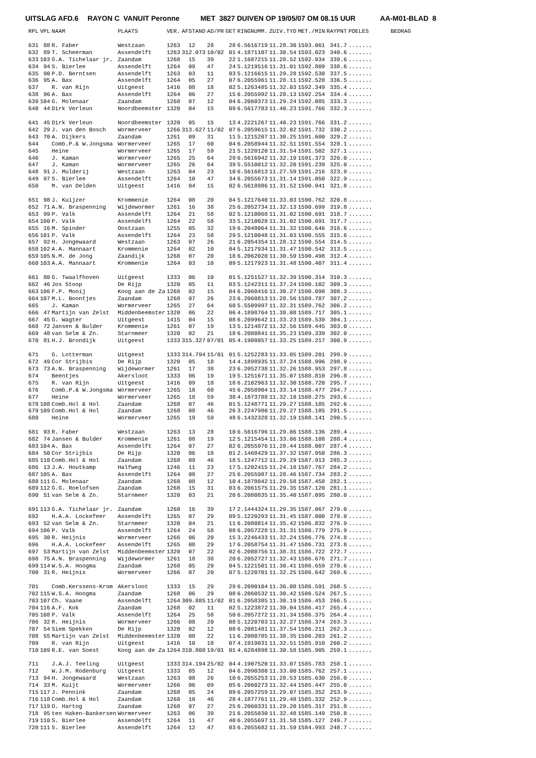UITSLAG AFD.6 RAYON C VANUIT Peronne MET 3827 DUIVEN OP 19/05/07 OM 08.15 UUR AA-M01-BLAD 8
| RPL | VPL | NAAM | PLAATS | VER. | AFSTAND | AD/PR | GET | RINGNUMM. | ZUIV.TYD | MET./MIN | RAYPNT | POELES | BEDRAG |
| --- | --- | --- | --- | --- | --- | --- | --- | --- | --- | --- | --- | --- | --- |
| 631 | 88 | R. Faber | Westzaan | 1263 | 12 | 28 | 28 | 6.5616719 | 11.28.30 | 1593.061 | 341.7 | ....... | |
| 632 | 89 | T. Scheerman | Assendelft | 1263 | 312.073 | 10/02 | 01 | 4.1871107 | 11.30.54 | 1593.023 | 340.6 | ....... | |
| 633 | 103 | G.A. Tichelaar jr. | Zaandam | 1268 | 15 | 39 | 22 | 1.1687215 | 11.28.52 | 1592.934 | 339.6 | ....... | |
| 634 | 94 | S. Bierlee | Assendelft | 1264 | 09 | 47 | 24 | 5.1219516 | 11.31.01 | 1592.809 | 338.6 | ....... | |
| 635 | 90 | P.D. Berntsen | Assendelft | 1263 | 03 | 11 | 03 | 5.1216615 | 11.29.28 | 1592.530 | 337.5 | ....... | |
| 636 | 95 | A. Bax | Assendelft | 1264 | 05 | 27 | 07 | 6.2055961 | 11.28.11 | 1592.528 | 336.5 | ....... | |
| 637 | | R. van Rijn | Uitgeest | 1416 | 08 | 18 | 02 | 5.1263485 | 11.32.03 | 1592.349 | 335.4 | ....... | |
| 638 | 96 | A. Bax | Assendelft | 1264 | 06 | 27 | 15 | 6.2055992 | 11.28.13 | 1592.254 | 334.4 | ....... | |
| 639 | 104 | G. Molenaar | Zaandam | 1268 | 07 | 12 | 04 | 6.2060373 | 11.29.24 | 1592.085 | 333.3 | ....... | |
| 640 | 44 | Dirk Verleun | Noordbeemster | 1320 | 04 | 15 | 09 | 6.5617783 | 11.40.23 | 1591.766 | 332.3 | ....... | |
| 641 | 45 | Dirk Verleun | Noordbeemster | 1320 | 05 | 15 | 13 | 4.2221267 | 11.40.23 | 1591.766 | 331.2 | ....... | |
| 642 | 29 | J. van den Bosch | Wormerveer | 1266 | 313.627 | 11/02 | 07 | 6.2059615 | 11.32.02 | 1591.732 | 330.2 | ....... | |
| 643 | 70 | A. Dijkers | Zaandam | 1261 | 09 | 31 | 11 | 5.1215207 | 11.30.25 | 1591.600 | 329.2 | ....... | |
| 644 | | Comb.P.& W.Jongsma | Wormerveer | 1265 | 17 | 60 | 04 | 6.2058944 | 11.32.51 | 1591.554 | 328.1 | ....... | |
| 645 | | Heine | Wormerveer | 1265 | 17 | 59 | 21 | 5.1220120 | 11.31.54 | 1591.502 | 327.1 | ....... | |
| 646 | | J. Kaman | Wormerveer | 1265 | 25 | 64 | 29 | 6.5616942 | 11.32.19 | 1591.373 | 326.0 | ....... | |
| 647 | | J. Kaman | Wormerveer | 1265 | 26 | 64 | 39 | 5.5510012 | 11.32.20 | 1591.239 | 325.0 | ....... | |
| 648 | 91 | J. Mulderij | Westzaan | 1263 | 04 | 23 | 10 | 6.5616813 | 11.27.59 | 1591.216 | 323.9 | ....... | |
| 649 | 97 | S. Bierlee | Assendelft | 1264 | 10 | 47 | 34 | 6.2055673 | 11.31.14 | 1591.050 | 322.9 | ....... | |
| 650 | | M. van Delden | Uitgeest | 1416 | 04 | 15 | 02 | 6.5618986 | 11.31.52 | 1590.941 | 321.8 | ....... | |
| 651 | 98 | J. Kuijzer | Krommenie | 1264 | 08 | 20 | 04 | 5.1217640 | 11.33.03 | 1590.762 | 320.8 | ....... | |
| 652 | 71 | A.N. Braspenning | Wijdewormer | 1261 | 16 | 38 | 25 | 6.2052734 | 11.32.13 | 1590.699 | 319.8 | ....... | |
| 653 | 99 | P. Valk | Assendelft | 1264 | 21 | 58 | 02 | 5.1210068 | 11.31.02 | 1590.691 | 318.7 | ....... | |
| 654 | 100 | P. Valk | Assendelft | 1264 | 22 | 58 | 33 | 5.1210028 | 11.31.02 | 1590.691 | 317.7 | ....... | |
| 655 | 16 | M. Spinder | Oostzaan | 1255 | 05 | 32 | 19 | 6.2048064 | 11.31.32 | 1590.646 | 316.6 | ....... | |
| 656 | 101 | P. Valk | Assendelft | 1264 | 23 | 58 | 29 | 5.1210048 | 11.31.03 | 1590.555 | 315.6 | ....... | |
| 657 | 92 | H. Jongewaard | Westzaan | 1263 | 07 | 26 | 21 | 6.2054354 | 11.28.12 | 1590.554 | 314.5 | ....... | |
| 658 | 102 | A.A. Mannaart | Krommenie | 1264 | 02 | 10 | 04 | 5.1217934 | 11.31.47 | 1590.542 | 313.5 | ....... | |
| 659 | 105 | N.M. de Jong | Zaandijk | 1268 | 07 | 20 | 18 | 6.2062020 | 11.30.59 | 1590.498 | 312.4 | ....... | |
| 660 | 103 | A.A. Mannaart | Krommenie | 1264 | 03 | 10 | 09 | 5.1217923 | 11.31.48 | 1590.407 | 311.4 | ....... | |
| 661 | 80 | G. Twaalfhoven | Uitgeest | 1333 | 06 | 10 | 01 | 5.1251527 | 11.32.39 | 1590.314 | 310.3 | ....... | |
| 662 | 46 | Jos Stoop | De Rijp | 1320 | 05 | 11 | 03 | 5.1242311 | 11.37.24 | 1590.102 | 309.3 | ....... | |
| 663 | 106 | F.P. Mooij | Koog aan de Za | 1268 | 02 | 15 | 04 | 6.2060416 | 11.30.27 | 1590.098 | 308.3 | ....... | |
| 664 | 107 | M.L. Boontjes | Zaandam | 1268 | 07 | 26 | 23 | 6.2060813 | 11.28.56 | 1589.787 | 307.2 | ....... | |
| 665 | | J. Kaman | Wormerveer | 1265 | 27 | 64 | 60 | 5.5509997 | 11.32.31 | 1589.762 | 306.2 | ....... | |
| 666 | 47 | Martijn van Zelst | Middenbeemster | 1320 | 06 | 22 | 06 | 4.1898764 | 11.38.08 | 1589.717 | 305.1 | ....... | |
| 667 | 45 | G. Wagter | Uitgeest | 1415 | 04 | 15 | 08 | 6.2099642 | 11.33.23 | 1589.539 | 304.1 | ....... | |
| 668 | 72 | Jansen & Bulder | Krommenie | 1261 | 07 | 19 | 13 | 5.1214872 | 11.32.56 | 1589.445 | 303.0 | ....... | |
| 669 | 48 | van Selm & Zn. | Starnmeer | 1320 | 02 | 21 | 18 | 6.2080841 | 11.35.23 | 1589.339 | 302.0 | ....... | |
| 670 | 81 | H.J. Brondijk | Uitgeest | 1333 | 315.327 | 07/01 | 05 | 4.1908057 | 11.33.25 | 1589.217 | 300.9 | ....... | |
| 671 | | G. Lotterman | Uitgeest | 1333 | 314.794 | 15/01 | 01 | 5.1252283 | 11.33.05 | 1589.201 | 299.9 | ....... | |
| 672 | 49 | Cor Strijbis | De Rijp | 1320 | 05 | 18 | 14 | 4.1898935 | 11.37.24 | 1588.996 | 298.9 | ....... | |
| 673 | 73 | A.N. Braspenning | Wijdewormer | 1261 | 17 | 38 | 23 | 6.2052738 | 11.32.26 | 1588.953 | 297.8 | ....... | |
| 674 | | Beentjes | Akersloot | 1333 | 06 | 19 | 19 | 5.1251671 | 11.35.07 | 1588.810 | 296.8 | ....... | |
| 675 | | R. van Rijn | Uitgeest | 1416 | 09 | 18 | 18 | 6.2102963 | 11.32.30 | 1588.720 | 295.7 | ....... | |
| 676 | | Comb.P.& W.Jongsma | Wormerveer | 1265 | 18 | 60 | 45 | 6.2058904 | 11.33.14 | 1588.477 | 294.7 | ....... | |
| 677 | | Heine | Wormerveer | 1265 | 18 | 59 | 38 | 4.1873788 | 11.32.18 | 1588.275 | 293.6 | ....... | |
| 678 | 108 | Comb.Hol & Hol | Zaandam | 1268 | 07 | 46 | 01 | 5.1248771 | 11.29.27 | 1588.185 | 292.6 | ....... | |
| 679 | 109 | Comb.Hol & Hol | Zaandam | 1268 | 08 | 46 | 26 | 3.2247980 | 11.29.27 | 1588.185 | 291.5 | ....... | |
| 680 | | Heine | Wormerveer | 1265 | 19 | 59 | 48 | 6.1432328 | 11.32.19 | 1588.141 | 290.5 | ....... | |
| 681 | 93 | R. Faber | Westzaan | 1263 | 13 | 28 | 10 | 6.5616796 | 11.29.06 | 1588.136 | 289.4 | ....... | |
| 682 | 74 | Jansen & Bulder | Krommenie | 1261 | 08 | 19 | 12 | 5.1215454 | 11.33.06 | 1588.108 | 288.4 | ....... | |
| 683 | 104 | A. Bax | Assendelft | 1264 | 07 | 27 | 02 | 6.2055976 | 11.28.44 | 1588.007 | 287.4 | ....... | |
| 684 | 50 | Cor Strijbis | De Rijp | 1320 | 06 | 18 | 01 | 2.1468429 | 11.37.32 | 1587.950 | 286.3 | ....... | |
| 685 | 110 | Comb.Hol & Hol | Zaandam | 1268 | 09 | 46 | 18 | 5.1247712 | 11.29.29 | 1587.913 | 285.3 | ....... | |
| 686 | 13 | J.A. Houtkamp | Halfweg | 1246 | 11 | 23 | 17 | 5.1202415 | 11.24.18 | 1587.767 | 284.2 | ....... | |
| 687 | 105 | A. Bax | Assendelft | 1264 | 08 | 27 | 25 | 6.2055987 | 11.28.46 | 1587.734 | 283.2 | ....... | |
| 688 | 111 | G. Molenaar | Zaandam | 1268 | 08 | 12 | 10 | 4.1878042 | 11.29.58 | 1587.458 | 282.1 | ....... | |
| 689 | 112 | G.G. Roelofsen | Zaandam | 1268 | 15 | 31 | 03 | 6.2061575 | 11.29.35 | 1587.120 | 281.1 | ....... | |
| 690 | 51 | van Selm & Zn. | Starnmeer | 1320 | 03 | 21 | 20 | 6.2080835 | 11.35.40 | 1587.095 | 280.0 | ....... | |
| 691 | 113 | G.A. Tichelaar jr. | Zaandam | 1268 | 16 | 39 | 17 | 2.1444324 | 11.29.35 | 1587.067 | 279.0 | ....... | |
| 692 | | H.A.A. Lockefeer | Assendelft | 1265 | 07 | 29 | 09 | 5.1220293 | 11.31.45 | 1587.000 | 278.0 | ....... | |
| 693 | 52 | van Selm & Zn. | Starnmeer | 1320 | 04 | 21 | 11 | 6.2080814 | 11.35.42 | 1586.832 | 276.9 | ....... | |
| 694 | 106 | P. Valk | Assendelft | 1264 | 24 | 58 | 08 | 6.2057228 | 11.31.31 | 1586.779 | 275.9 | ....... | |
| 695 | 30 | R. Heijnis | Wormerveer | 1266 | 06 | 20 | 15 | 3.2246433 | 11.32.24 | 1586.776 | 274.8 | ....... | |
| 696 | | H.A.A. Lockefeer | Assendelft | 1265 | 08 | 29 | 17 | 6.2058754 | 11.31.47 | 1586.731 | 273.8 | ....... | |
| 697 | 53 | Martijn van Zelst | Middenbeemster | 1320 | 07 | 22 | 02 | 6.2080756 | 11.38.31 | 1586.722 | 272.7 | ....... | |
| 698 | 75 | A.N. Braspenning | Wijdewormer | 1261 | 18 | 38 | 20 | 6.2052727 | 11.32.43 | 1586.676 | 271.7 | ....... | |
| 699 | 114 | W.S.A. Hoogma | Zaandam | 1268 | 05 | 29 | 04 | 5.1221501 | 11.30.41 | 1586.659 | 270.6 | ....... | |
| 700 | 31 | R. Heijnis | Wormerveer | 1266 | 07 | 20 | 07 | 5.1220701 | 11.32.25 | 1586.642 | 269.6 | ....... | |
| 701 | | Comb.Kerssens-Krom | Akersloot | 1333 | 15 | 29 | 29 | 6.2090104 | 11.36.08 | 1586.591 | 268.5 | ....... | |
| 702 | 115 | W.S.A. Hoogma | Zaandam | 1268 | 06 | 29 | 08 | 6.2060532 | 11.30.42 | 1586.524 | 267.5 | ....... | |
| 703 | 107 | Ch. Vaane | Assendelft | 1264 | 309.885 | 11/02 | 01 | 6.2058385 | 11.30.19 | 1586.453 | 266.5 | ....... | |
| 704 | 116 | A.F. Kok | Zaandam | 1268 | 02 | 11 | 02 | 5.1223872 | 11.30.04 | 1586.417 | 265.4 | ....... | |
| 705 | 108 | P. Valk | Assendelft | 1264 | 25 | 58 | 50 | 6.2057272 | 11.31.34 | 1586.375 | 264.4 | ....... | |
| 706 | 32 | R. Heijnis | Wormerveer | 1266 | 08 | 20 | 08 | 5.1220703 | 11.32.27 | 1586.374 | 263.3 | ....... | |
| 707 | 54 | Siem Spekken | De Rijp | 1320 | 02 | 12 | 08 | 6.2081481 | 11.37.54 | 1586.211 | 262.3 | ....... | |
| 708 | 55 | Martijn van Zelst | Middenbeemster | 1320 | 08 | 22 | 11 | 6.2080785 | 11.38.35 | 1586.203 | 261.2 | ....... | |
| 709 | | R. van Rijn | Uitgeest | 1416 | 10 | 18 | 07 | 4.1919031 | 11.32.51 | 1585.910 | 260.2 | ....... | |
| 710 | 109 | R.E. van Soest | Koog aan de Za | 1264 | 310.808 | 19/01 | 01 | 4.6284898 | 11.30.58 | 1585.905 | 259.1 | ....... | |
| 711 | | J.A.J. Teeling | Uitgeest | 1333 | 314.194 | 25/02 | 04 | 4.1907520 | 11.33.07 | 1585.783 | 258.1 | ....... | |
| 712 | | W.J.M. Rodenburg | Uitgeest | 1333 | 05 | 12 | 04 | 6.2090380 | 11.33.00 | 1585.762 | 257.1 | ....... | |
| 713 | 94 | H. Jongewaard | Westzaan | 1263 | 08 | 26 | 10 | 6.2055253 | 11.28.53 | 1585.630 | 256.0 | ....... | |
| 714 | 33 | M. Kuijt | Wormerveer | 1266 | 06 | 09 | 05 | 6.2060273 | 11.32.44 | 1585.447 | 255.0 | ....... | |
| 715 | 117 | J. Pennink | Zaandam | 1268 | 05 | 24 | 09 | 6.2057259 | 11.29.07 | 1585.352 | 253.9 | ....... | |
| 716 | 118 | Comb.Hol & Hol | Zaandam | 1268 | 10 | 46 | 28 | 4.1877761 | 11.29.48 | 1585.332 | 252.9 | ....... | |
| 717 | 119 | D. Hartog | Zaandam | 1268 | 07 | 27 | 25 | 6.2060331 | 11.29.20 | 1585.317 | 251.8 | ....... | |
| 718 | 95 | ten Haken-Bankersen | Wormerveer | 1263 | 06 | 39 | 21 | 6.2055030 | 11.32.48 | 1585.149 | 250.8 | ....... | |
| 719 | 110 | S. Bierlee | Assendelft | 1264 | 11 | 47 | 40 | 6.2055697 | 11.31.58 | 1585.127 | 249.7 | ....... | |
| 720 | 111 | S. Bierlee | Assendelft | 1264 | 12 | 47 | 03 | 6.2055682 | 11.31.59 | 1584.993 | 248.7 | ....... | |